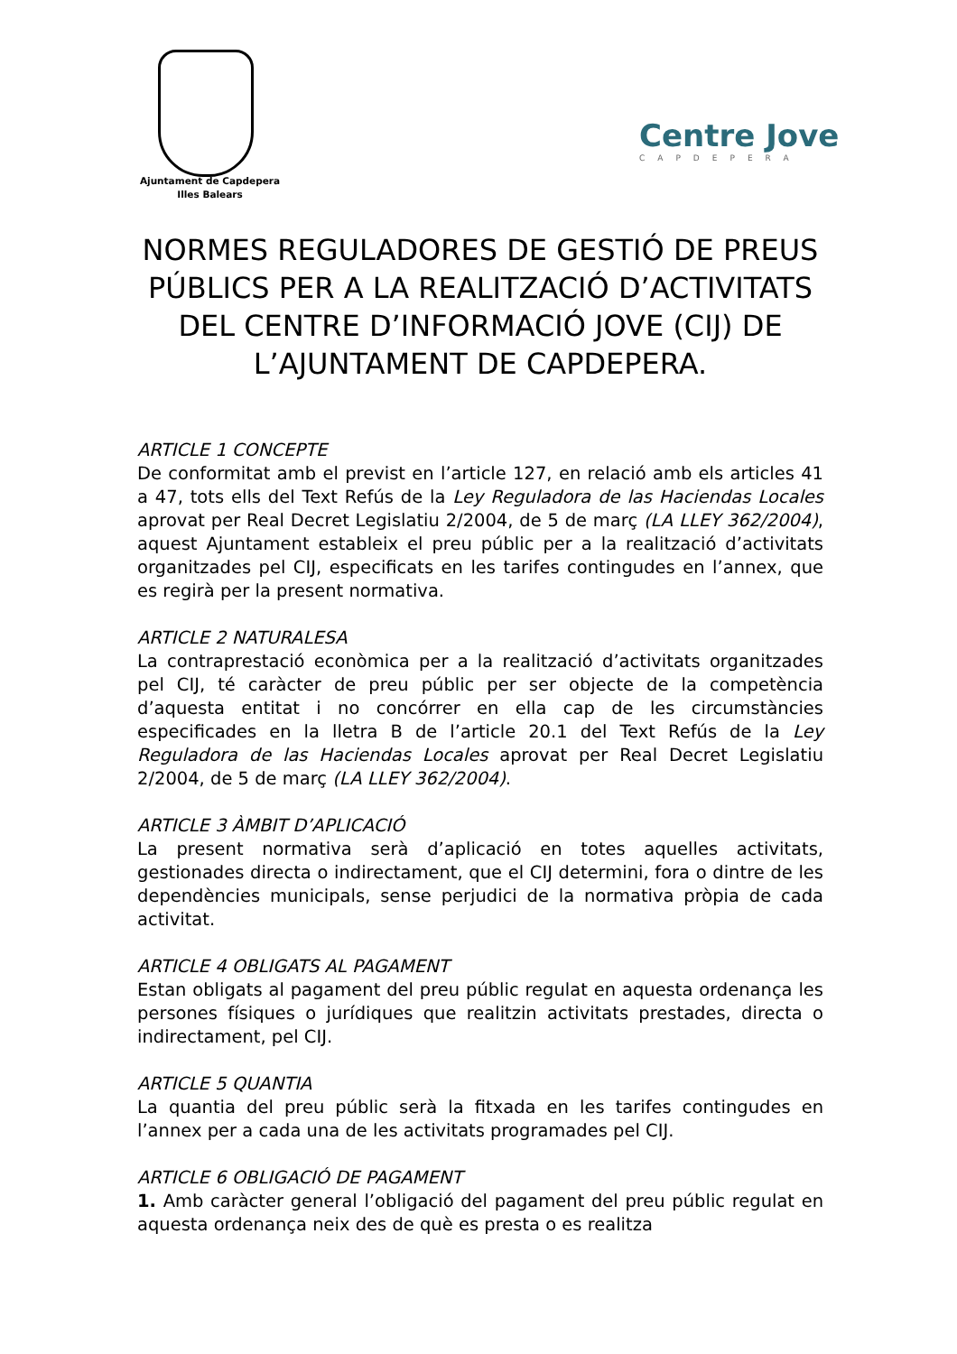Ajuntament de Capdepera
Illes Balears
Centre Jove
CAPDEPERA
NORMES REGULADORES DE GESTIÓ DE PREUS PÚBLICS PER A LA REALITZACIÓ D’ACTIVITATS DEL CENTRE D’INFORMACIÓ JOVE (CIJ) DE L’AJUNTAMENT DE CAPDEPERA.
ARTICLE 1 CONCEPTE
De conformitat amb el previst en l’article 127, en relació amb els articles 41 a 47, tots ells del Text Refús de la Ley Reguladora de las Haciendas Locales aprovat per Real Decret Legislatiu 2/2004, de 5 de març (LA LLEY 362/2004), aquest Ajuntament estableix el preu públic per a la realització d’activitats organitzades pel CIJ, especificats en les tarifes contingudes en l’annex, que es regirà per la present normativa.
ARTICLE 2 NATURALESA
La contraprestació econòmica per a la realització d’activitats organitzades pel CIJ, té caràcter de preu públic per ser objecte de la competència d’aquesta entitat i no concórrer en ella cap de les circumstàncies especificades en la lletra B de l’article 20.1 del Text Refús de la Ley Reguladora de las Haciendas Locales aprovat per Real Decret Legislatiu 2/2004, de 5 de març (LA LLEY 362/2004).
ARTICLE 3 ÀMBIT D’APLICACIÓ
La present normativa serà d’aplicació en totes aquelles activitats, gestionades directa o indirectament, que el CIJ determini, fora o dintre de les dependències municipals, sense perjudici de la normativa pròpia de cada activitat.
ARTICLE 4 OBLIGATS AL PAGAMENT
Estan obligats al pagament del preu públic regulat en aquesta ordenança les persones físiques o jurídiques que realitzin activitats prestades, directa o indirectament, pel CIJ.
ARTICLE 5 QUANTIA
La quantia del preu públic serà la fitxada en les tarifes contingudes en l’annex per a cada una de les activitats programades pel CIJ.
ARTICLE 6 OBLIGACIÓ DE PAGAMENT
1. Amb caràcter general l’obligació del pagament del preu públic regulat en aquesta ordenança neix des de què es presta o es realitza